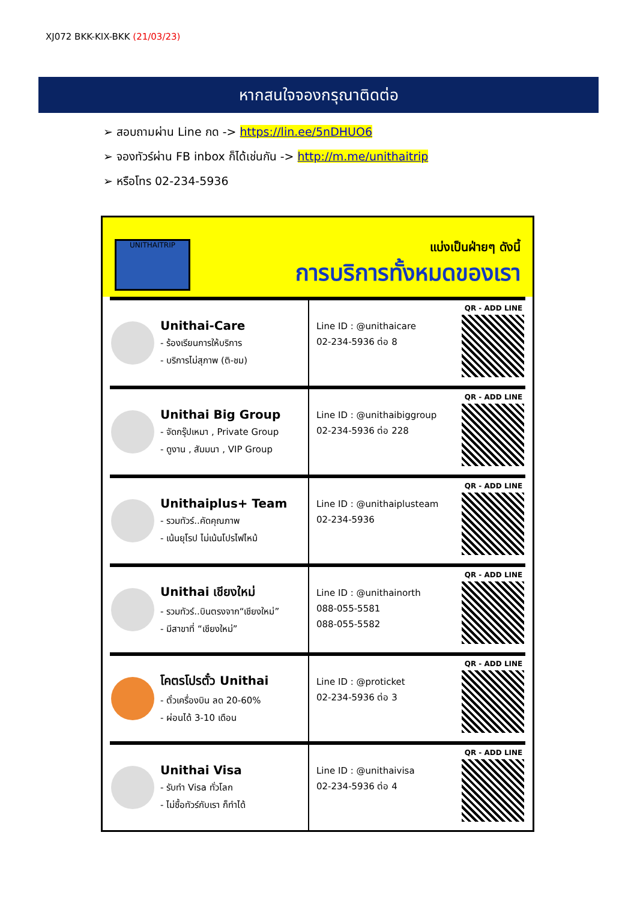XJ072 BKK-KIX-BKK (21/03/23)
หากสนใจจองกรุณาติดต่อ
➢ สอบถามผ่าน Line กด -> https://lin.ee/5nDHUO6
➢ จองทัวร์ผ่าน FB inbox ก็ได้เช่นกัน -> http://m.me/unithaitrip
➢ หรือโทร 02-234-5936
UNITHAITRIP
แบ่งเป็นฝ่ายๆ ดังนี้
การบริการทั้งหมดของเรา
Unithai-Care
- ร้องเรียนการให้บริการ
- บริการไม่สุภาพ (ติ-ชม)
Line ID : @unithaicare
02-234-5936 ต่อ 8
QR - ADD LINE
Unithai Big Group
- จัดกรุ๊ปเหมา , Private Group
- ดูงาน , สัมมนา , VIP Group
Line ID : @unithaibiggroup
02-234-5936 ต่อ 228
QR - ADD LINE
Unithaiplus+ Team
- รวมทัวร์..คัดคุณภาพ
- เน้นยุโรป ไม่เน้นโปรไฟไหม้
Line ID : @unithaiplusteam
02-234-5936
QR - ADD LINE
Unithai เชียงใหม่
- รวมทัวร์..บินตรงจาก“เชียงใหม่”
- มีสาขาที่ “เชียงใหม่”
Line ID : @unithainorth
088-055-5581
088-055-5582
QR - ADD LINE
โคตรโปรตั๋ว Unithai
- ตั๋วเครื่องบิน ลด 20-60%
- ผ่อนได้ 3-10 เดือน
Line ID : @proticket
02-234-5936 ต่อ 3
QR - ADD LINE
Unithai Visa
- รับทำ Visa ทั่วโลก
- ไม่ซื้อทัวร์กับเรา ก็ทำได้
Line ID : @unithaivisa
02-234-5936 ต่อ 4
QR - ADD LINE